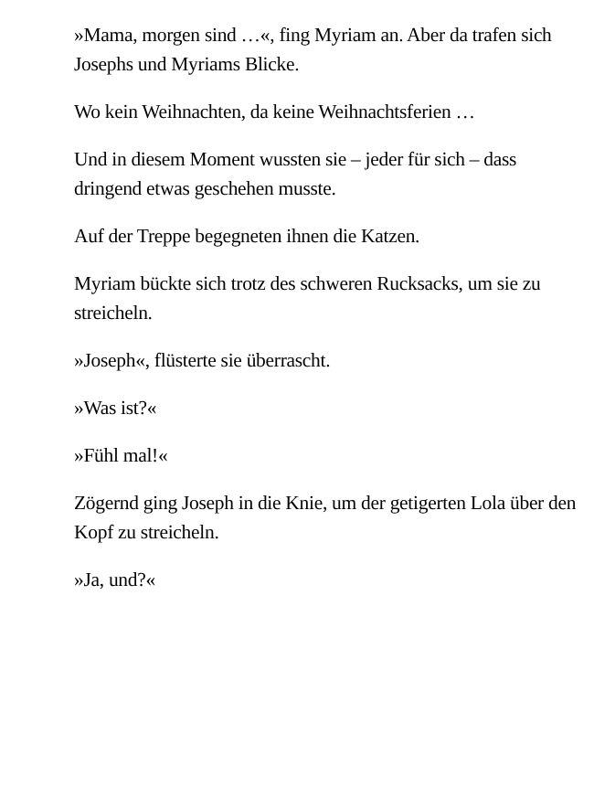»Mama, morgen sind …«, fing Myriam an. Aber da trafen sich Josephs und Myriams Blicke.
Wo kein Weihnachten, da keine Weihnachtsferien …
Und in diesem Moment wussten sie – jeder für sich – dass dringend etwas geschehen musste.
Auf der Treppe begegneten ihnen die Katzen.
Myriam bückte sich trotz des schweren Rucksacks, um sie zu streicheln.
»Joseph«, flüsterte sie überrascht.
»Was ist?«
»Fühl mal!«
Zögernd ging Joseph in die Knie, um der getigerten Lola über den Kopf zu streicheln.
»Ja, und?«